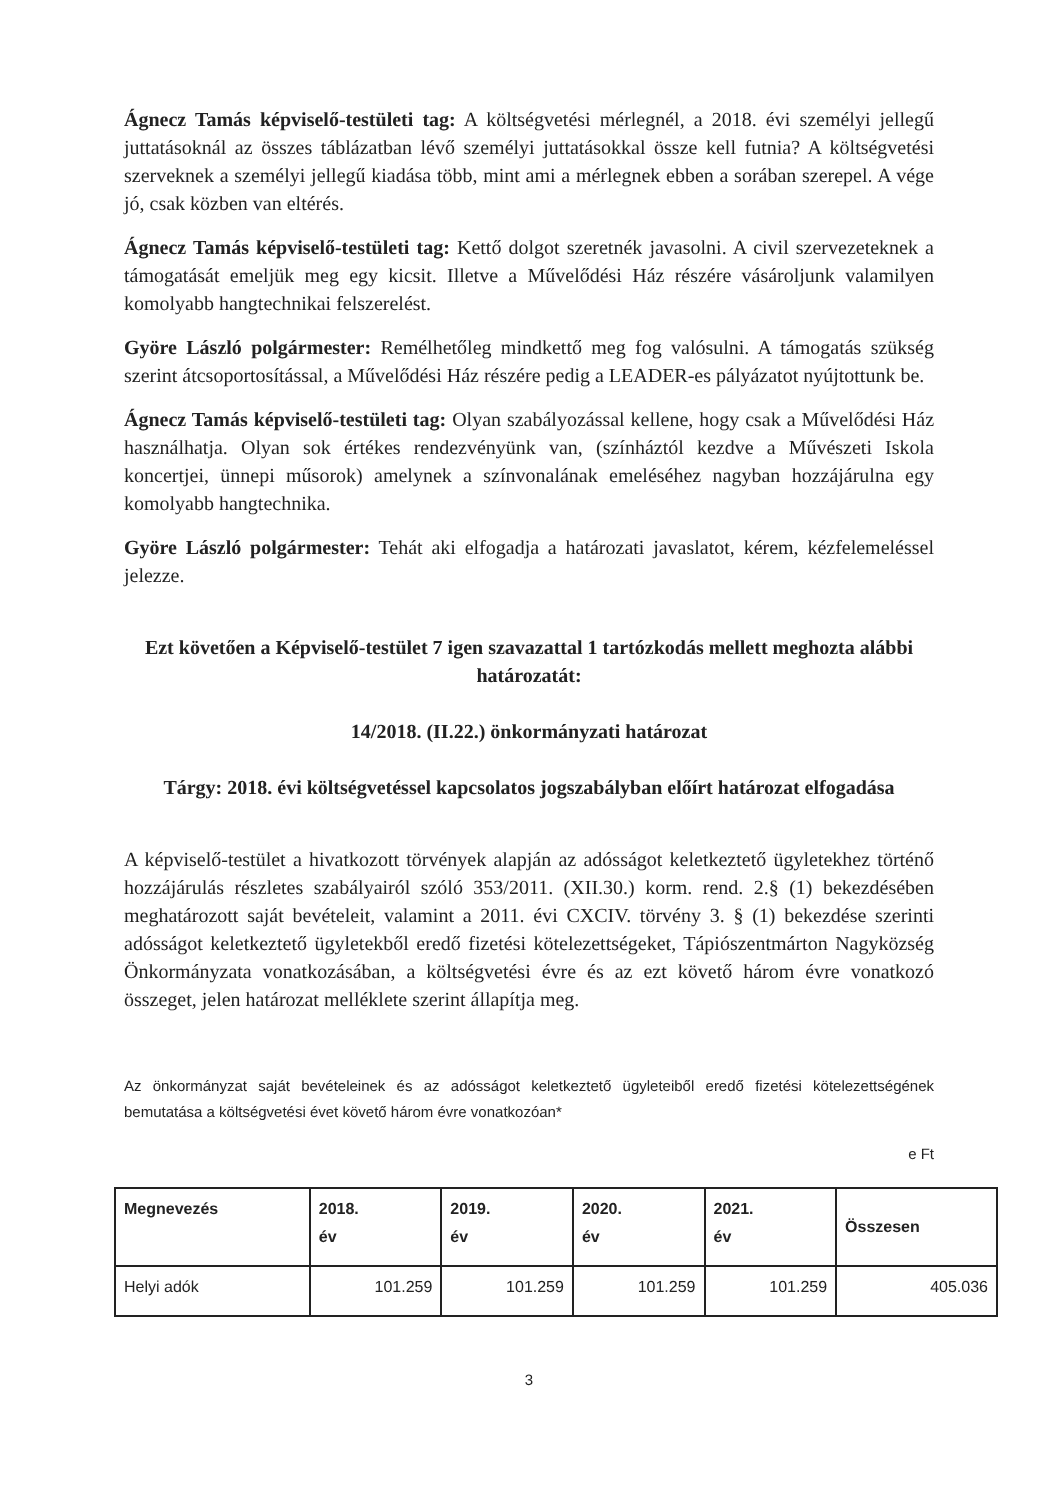Ágnecz Tamás képviselő-testületi tag: A költségvetési mérlegnél, a 2018. évi személyi jellegű juttatásoknál az összes táblázatban lévő személyi juttatásokkal össze kell futnia? A költségvetési szerveknek a személyi jellegű kiadása több, mint ami a mérlegnek ebben a sorában szerepel. A vége jó, csak közben van eltérés.
Ágnecz Tamás képviselő-testületi tag: Kettő dolgot szeretnék javasolni. A civil szervezeteknek a támogatását emeljük meg egy kicsit. Illetve a Művelődési Ház részére vásároljunk valamilyen komolyabb hangtechnikai felszerelést.
Györe László polgármester: Remélhetőleg mindkettő meg fog valósulni. A támogatás szükség szerint átcsoportosítással, a Művelődési Ház részére pedig a LEADER-es pályázatot nyújtottunk be.
Ágnecz Tamás képviselő-testületi tag: Olyan szabályozással kellene, hogy csak a Művelődési Ház használhatja. Olyan sok értékes rendezvényünk van, (színháztól kezdve a Művészeti Iskola koncertjei, ünnepi műsorok) amelynek a színvonalának emeléséhez nagyban hozzájárulna egy komolyabb hangtechnika.
Györe László polgármester: Tehát aki elfogadja a határozati javaslatot, kérem, kézfelemeléssel jelezze.
Ezt követően a Képviselő-testület 7 igen szavazattal 1 tartózkodás mellett meghozta alábbi határozatát:
14/2018. (II.22.) önkormányzati határozat
Tárgy: 2018. évi költségvetéssel kapcsolatos jogszabályban előírt határozat elfogadása
A képviselő-testület a hivatkozott törvények alapján az adósságot keletkeztető ügyletekhez történő hozzájárulás részletes szabályairól szóló 353/2011. (XII.30.) korm. rend. 2.§ (1) bekezdésében meghatározott saját bevételeit, valamint a 2011. évi CXCIV. törvény 3. § (1) bekezdése szerinti adósságot keletkeztető ügyletekből eredő fizetési kötelezettségeket, Tápiószentmárton Nagyközség Önkormányzata vonatkozásában, a költségvetési évre és az ezt követő három évre vonatkozó összeget, jelen határozat melléklete szerint állapítja meg.
Az önkormányzat saját bevételeinek és az adósságot keletkeztető ügyleteiből eredő fizetési kötelezettségének bemutatása a költségvetési évet követő három évre vonatkozóan*
e Ft
| Megnevezés | 2018. év | 2019. év | 2020. év | 2021. év | Összesen |
| Helyi adók | 101.259 | 101.259 | 101.259 | 101.259 | 405.036 |
3